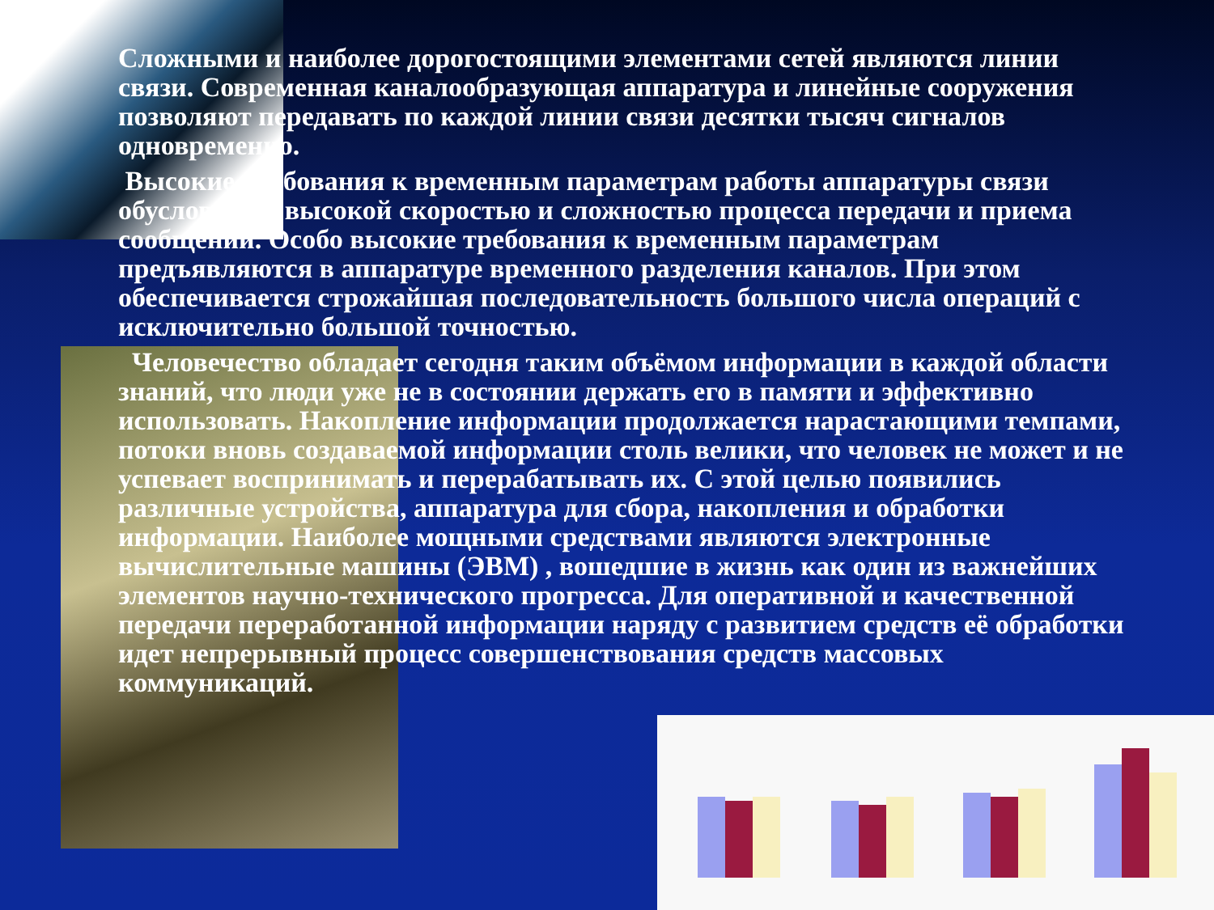Сложными и наиболее дорогостоящими элементами сетей являются линии связи. Современная каналообразующая аппаратура и линейные сооружения позволяют передавать по каждой линии связи десятки тысяч сигналов одновременно.
Высокие требования к временным параметрам работы аппаратуры связи обусловлены высокой скоростью и сложностью процесса передачи и приема сообщений. Особо высокие требования к временным параметрам предъявляются в аппаратуре временного разделения каналов. При этом обеспечивается строжайшая последовательность большого числа операций с исключительно большой точностью.
Человечество обладает сегодня таким объёмом информации в каждой области знаний, что люди уже не в состоянии держать его в памяти и эффективно использовать. Накопление информации продолжается нарастающими темпами, потоки вновь создаваемой информации столь велики, что человек не может и не успевает воспринимать и перерабатывать их. С этой целью появились различные устройства, аппаратура для сбора, накопления и обработки информации. Наиболее мощными средствами являются электронные вычислительные машины (ЭВМ) , вошедшие в жизнь как один из важнейших элементов научно-технического прогресса. Для оперативной и качественной передачи переработанной информации наряду с развитием средств её обработки идет непрерывный процесс совершенствования средств массовых коммуникаций.